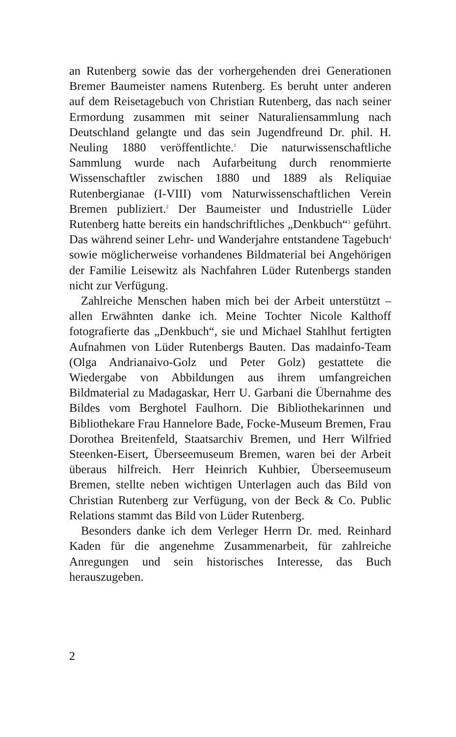an Rutenberg sowie das der vorhergehenden drei Generationen Bremer Baumeister namens Rutenberg. Es beruht unter anderen auf dem Reisetagebuch von Christian Rutenberg, das nach seiner Ermordung zusammen mit seiner Naturaliensammlung nach Deutschland gelangte und das sein Jugendfreund Dr. phil. H. Neuling 1880 veröffentlichte.<sup>1</sup> Die naturwissenschaftliche Sammlung wurde nach Aufarbeitung durch renommierte Wissenschaftler zwischen 1880 und 1889 als Reliquiae Rutenbergianae (I-VIII) vom Naturwissenschaftlichen Verein Bremen publiziert.<sup>2</sup> Der Baumeister und Industrielle Lüder Rutenberg hatte bereits ein handschriftliches „Denkbuch“<sup>3</sup> geführt. Das während seiner Lehr- und Wanderjahre entstandene Tagebuch<sup>4</sup> sowie möglicherweise vorhandenes Bildmaterial bei Angehörigen der Familie Leisewitz als Nachfahren Lüder Rutenbergs standen nicht zur Verfügung.
Zahlreiche Menschen haben mich bei der Arbeit unterstützt – allen Erwähnten danke ich. Meine Tochter Nicole Kalthoff fotografierte das „Denkbuch“, sie und Michael Stahlhut fertigten Aufnahmen von Lüder Rutenbergs Bauten. Das madainfo-Team (Olga Andrianaivo-Golz und Peter Golz) gestattete die Wiedergabe von Abbildungen aus ihrem umfangreichen Bildmaterial zu Madagaskar, Herr U. Garbani die Übernahme des Bildes vom Berghotel Faulhorn. Die Bibliothekarinnen und Bibliothekare Frau Hannelore Bade, Focke-Museum Bremen, Frau Dorothea Breitenfeld, Staatsarchiv Bremen, und Herr Wilfried Steenken-Eisert, Überseemuseum Bremen, waren bei der Arbeit überaus hilfreich. Herr Heinrich Kuhbier, Überseemuseum Bremen, stellte neben wichtigen Unterlagen auch das Bild von Christian Rutenberg zur Verfügung, von der Beck & Co. Public Relations stammt das Bild von Lüder Rutenberg.
Besonders danke ich dem Verleger Herrn Dr. med. Reinhard Kaden für die angenehme Zusammenarbeit, für zahlreiche Anregungen und sein historisches Interesse, das Buch herauszugeben.
2